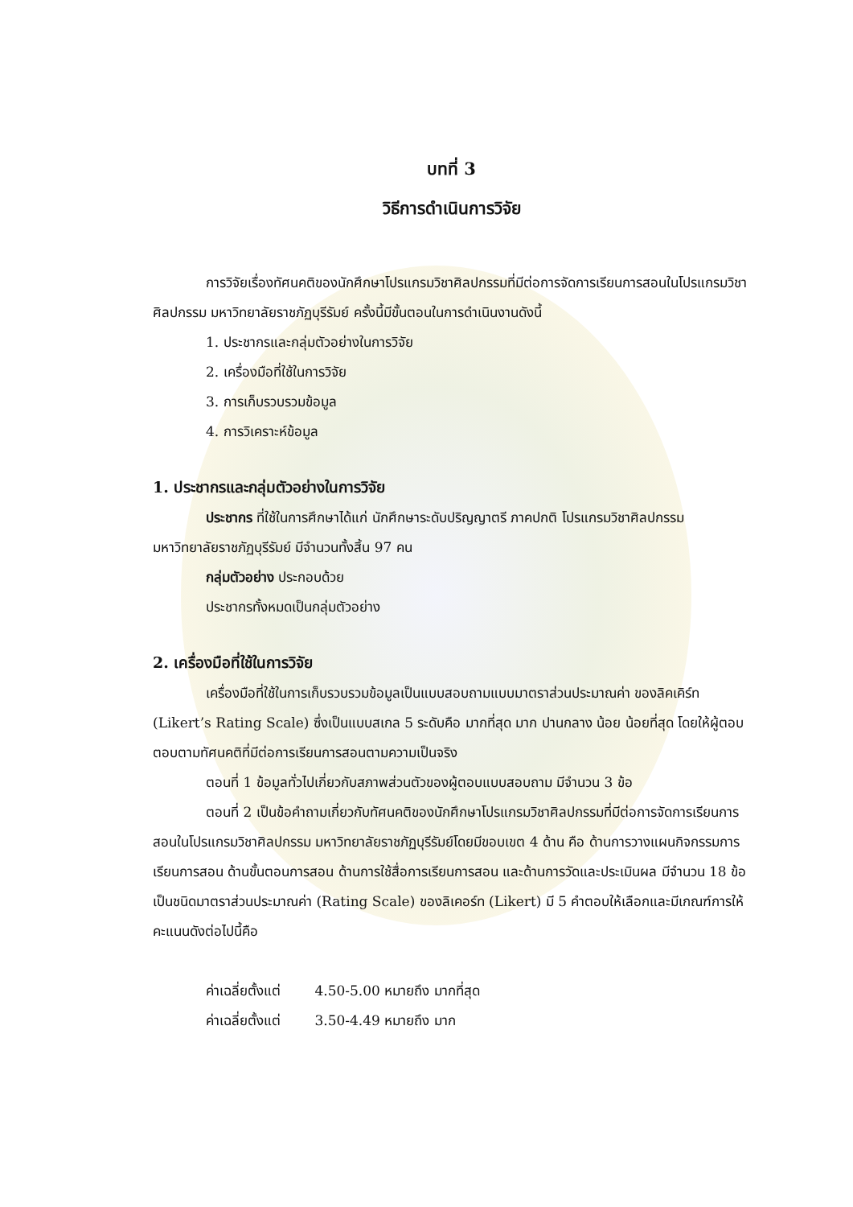บทที่ 3
วิธีการดำเนินการวิจัย
การวิจัยเรื่องทัศนคติของนักศึกษาโปรแกรมวิชาศิลปกรรมที่มีต่อการจัดการเรียนการสอนในโปรแกรมวิชาศิลปกรรม มหาวิทยาลัยราชภัฏบุรีรัมย์ ครั้งนี้มีขั้นตอนในการดำเนินงานดังนี้
1. ประชากรและกลุ่มตัวอย่างในการวิจัย
2. เครื่องมือที่ใช้ในการวิจัย
3. การเก็บรวบรวมข้อมูล
4. การวิเคราะห์ข้อมูล
1. ประชากรและกลุ่มตัวอย่างในการวิจัย
ประชากร ที่ใช้ในการศึกษาได้แก่ นักศึกษาระดับปริญญาตรี ภาคปกติ โปรแกรมวิชาศิลปกรรม มหาวิทยาลัยราชภัฏบุรีรัมย์ มีจำนวนทั้งสิ้น 97 คน
กลุ่มตัวอย่าง ประกอบด้วย
ประชากรทั้งหมดเป็นกลุ่มตัวอย่าง
2. เครื่องมือที่ใช้ในการวิจัย
เครื่องมือที่ใช้ในการเก็บรวบรวมข้อมูลเป็นแบบสอบถามแบบมาตราส่วนประมาณค่า ของลิคเคิร์ท (Likert’s Rating Scale) ซึ่งเป็นแบบสเกล 5 ระดับคือ มากที่สุด มาก ปานกลาง น้อย น้อยที่สุด โดยให้ผู้ตอบตอบตามทัศนคติที่มีต่อการเรียนการสอนตามความเป็นจริง
ตอนที่ 1 ข้อมูลทั่วไปเกี่ยวกับสภาพส่วนตัวของผู้ตอบแบบสอบถาม มีจำนวน 3 ข้อ
ตอนที่ 2 เป็นข้อคำถามเกี่ยวกับทัศนคติของนักศึกษาโปรแกรมวิชาศิลปกรรมที่มีต่อการจัดการเรียนการสอนในโปรแกรมวิชาศิลปกรรม มหาวิทยาลัยราชภัฏบุรีรัมย์โดยมีขอบเขต 4 ด้าน คือ ด้านการวางแผนกิจกรรมการเรียนการสอน ด้านขั้นตอนการสอน ด้านการใช้สื่อการเรียนการสอน และด้านการวัดและประเมินผล มีจำนวน 18 ข้อ เป็นชนิดมาตราส่วนประมาณค่า (Rating Scale) ของลิเคอร์ท (Likert) มี 5 คำตอบให้เลือกและมีเกณฑ์การให้คะแนนดังต่อไปนี้คือ
ค่าเฉลี่ยตั้งแต่ 4.50-5.00 หมายถึง มากที่สุด
ค่าเฉลี่ยตั้งแต่ 3.50-4.49 หมายถึง มาก